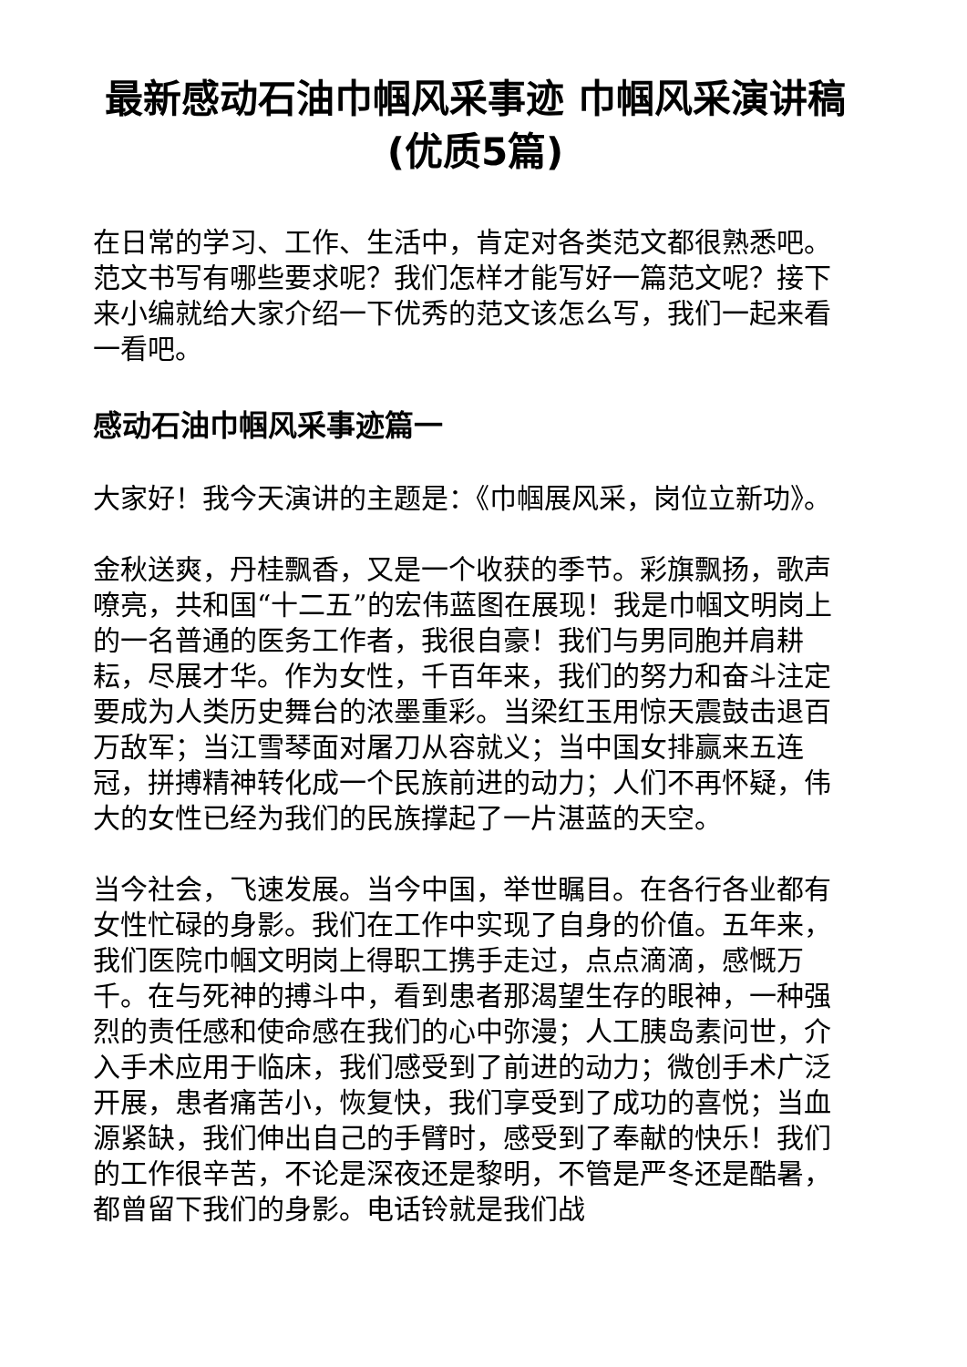最新感动石油巾帼风采事迹 巾帼风采演讲稿(优质5篇)
在日常的学习、工作、生活中，肯定对各类范文都很熟悉吧。范文书写有哪些要求呢？我们怎样才能写好一篇范文呢？接下来小编就给大家介绍一下优秀的范文该怎么写，我们一起来看一看吧。
感动石油巾帼风采事迹篇一
大家好！我今天演讲的主题是：《巾帼展风采，岗位立新功》。
金秋送爽，丹桂飘香，又是一个收获的季节。彩旗飘扬，歌声嘹亮，共和国“十二五”的宏伟蓝图在展现！我是巾帼文明岗上的一名普通的医务工作者，我很自豪！我们与男同胞并肩耕耘，尽展才华。作为女性，千百年来，我们的努力和奋斗注定要成为人类历史舞台的浓墨重彩。当梁红玉用惊天震鼓击退百万敌军；当江雪琴面对屠刀从容就义；当中国女排赢来五连冠，拼搏精神转化成一个民族前进的动力；人们不再怀疑，伟大的女性已经为我们的民族撑起了一片湛蓝的天空。
当今社会，飞速发展。当今中国，举世瞩目。在各行各业都有女性忙碌的身影。我们在工作中实现了自身的价值。五年来，我们医院巾帼文明岗上得职工携手走过，点点滴滴，感慨万千。在与死神的搏斗中，看到患者那渴望生存的眼神，一种强烈的责任感和使命感在我们的心中弥漫；人工胰岛素问世，介入手术应用于临床，我们感受到了前进的动力；微创手术广泛开展，患者痛苦小，恢复快，我们享受到了成功的喜悦；当血源紧缺，我们伸出自己的手臂时，感受到了奉献的快乐！我们的工作很辛苦，不论是深夜还是黎明，不管是严冬还是酷暑，都曾留下我们的身影。电话铃就是我们战